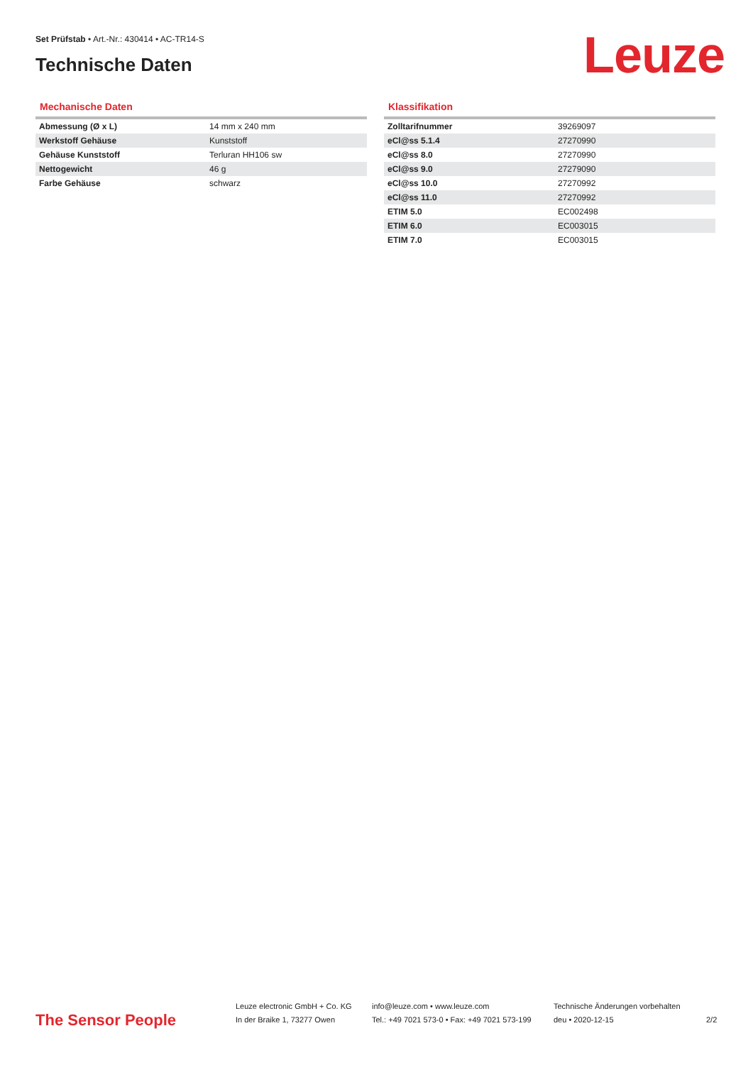Set Prüfstab • Art.-Nr.: 430414 • AC-TR14-S
Technische Daten
Leuze
Mechanische Daten
| Abmessung (Ø x L) | 14 mm x 240 mm |
| Werkstoff Gehäuse | Kunststoff |
| Gehäuse Kunststoff | Terluran HH106 sw |
| Nettogewicht | 46 g |
| Farbe Gehäuse | schwarz |
Klassifikation
| Zolltarifnummer | 39269097 |
| eCl@ss 5.1.4 | 27270990 |
| eCl@ss 8.0 | 27270990 |
| eCl@ss 9.0 | 27279090 |
| eCl@ss 10.0 | 27270992 |
| eCl@ss 11.0 | 27270992 |
| ETIM 5.0 | EC002498 |
| ETIM 6.0 | EC003015 |
| ETIM 7.0 | EC003015 |
The Sensor People
Leuze electronic GmbH + Co. KG
In der Braike 1, 73277 Owen
info@leuze.com • www.leuze.com
Tel.: +49 7021 573-0 • Fax: +49 7021 573-199
Technische Änderungen vorbehalten
deu • 2020-12-15
2/2